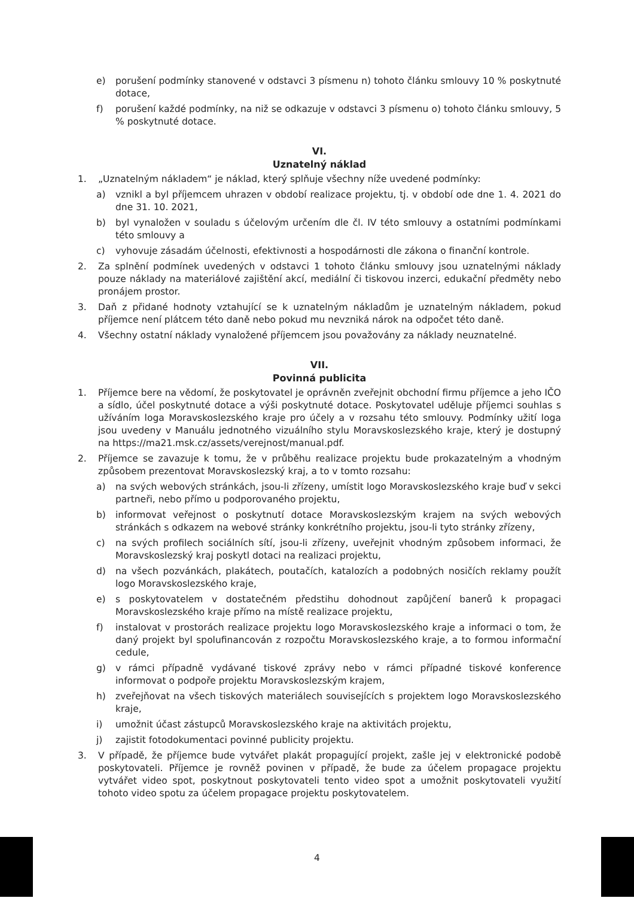e) porušení podmínky stanovené v odstavci 3 písmenu n) tohoto článku smlouvy 10 % poskytnuté dotace,
f) porušení každé podmínky, na niž se odkazuje v odstavci 3 písmenu o) tohoto článku smlouvy, 5 % poskytnuté dotace.
VI.
Uznatelný náklad
1. „Uznatelným nákladem“ je náklad, který splňuje všechny níže uvedené podmínky:
a) vznikl a byl příjemcem uhrazen v období realizace projektu, tj. v období ode dne 1. 4. 2021 do dne 31. 10. 2021,
b) byl vynaložen v souladu s účelovým určením dle čl. IV této smlouvy a ostatními podmínkami této smlouvy a
c) vyhovuje zásadám účelnosti, efektivnosti a hospodárnosti dle zákona o finanční kontrole.
2. Za splnění podmínek uvedených v odstavci 1 tohoto článku smlouvy jsou uznatelnými náklady pouze náklady na materiálové zajištění akcí, mediální či tiskovou inzerci, edukační předměty nebo pronájem prostor.
3. Daň z přidané hodnoty vztahující se k uznatelným nákladům je uznatelným nákladem, pokud příjemce není plátcem této daně nebo pokud mu nevzniká nárok na odpočet této daně.
4. Všechny ostatní náklady vynaložené příjemcem jsou považovány za náklady neuznatelné.
VII.
Povinná publicita
1. Příjemce bere na vědomí, že poskytovatel je oprávněn zveřejnit obchodní firmu příjemce a jeho IČO a sídlo, účel poskytnuté dotace a výši poskytnuté dotace. Poskytovatel uděluje příjemci souhlas s užíváním loga Moravskoslezského kraje pro účely a v rozsahu této smlouvy. Podmínky užití loga jsou uvedeny v Manuálu jednotného vizuálního stylu Moravskoslezského kraje, který je dostupný na https://ma21.msk.cz/assets/verejnost/manual.pdf.
2. Příjemce se zavazuje k tomu, že v průběhu realizace projektu bude prokazatelným a vhodným způsobem prezentovat Moravskoslezský kraj, a to v tomto rozsahu:
a) na svých webových stránkách, jsou-li zřízeny, umístit logo Moravskoslezského kraje buď v sekci partneři, nebo přímo u podporovaného projektu,
b) informovat veřejnost o poskytnutí dotace Moravskoslezským krajem na svých webových stránkách s odkazem na webové stránky konkrétního projektu, jsou-li tyto stránky zřízeny,
c) na svých profilech sociálních sítí, jsou-li zřízeny, uveřejnit vhodným způsobem informaci, že Moravskoslezský kraj poskytl dotaci na realizaci projektu,
d) na všech pozvánkách, plakátech, poutačích, katalozích a podobných nosičích reklamy použít logo Moravskoslezského kraje,
e) s poskytovatelem v dostatečném předstihu dohodnout zapůjčení banerů k propagaci Moravskoslezského kraje přímo na místě realizace projektu,
f) instalovat v prostorách realizace projektu logo Moravskoslezského kraje a informaci o tom, že daný projekt byl spolufinancován z rozpočtu Moravskoslezského kraje, a to formou informační cedule,
g) v rámci případně vydávané tiskové zprávy nebo v rámci případné tiskové konference informovat o podpoře projektu Moravskoslezským krajem,
h) zveřejňovat na všech tiskových materiálech souvisejících s projektem logo Moravskoslezského kraje,
i) umožnit účast zástupců Moravskoslezského kraje na aktivitách projektu,
j) zajistit fotodokumentaci povinné publicity projektu.
3. V případě, že příjemce bude vytvářet plakát propagující projekt, zašle jej v elektronické podobě poskytovateli. Příjemce je rovněž povinen v případě, že bude za účelem propagace projektu vytvářet video spot, poskytnout poskytovateli tento video spot a umožnit poskytovateli využití tohoto video spotu za účelem propagace projektu poskytovatelem.
4